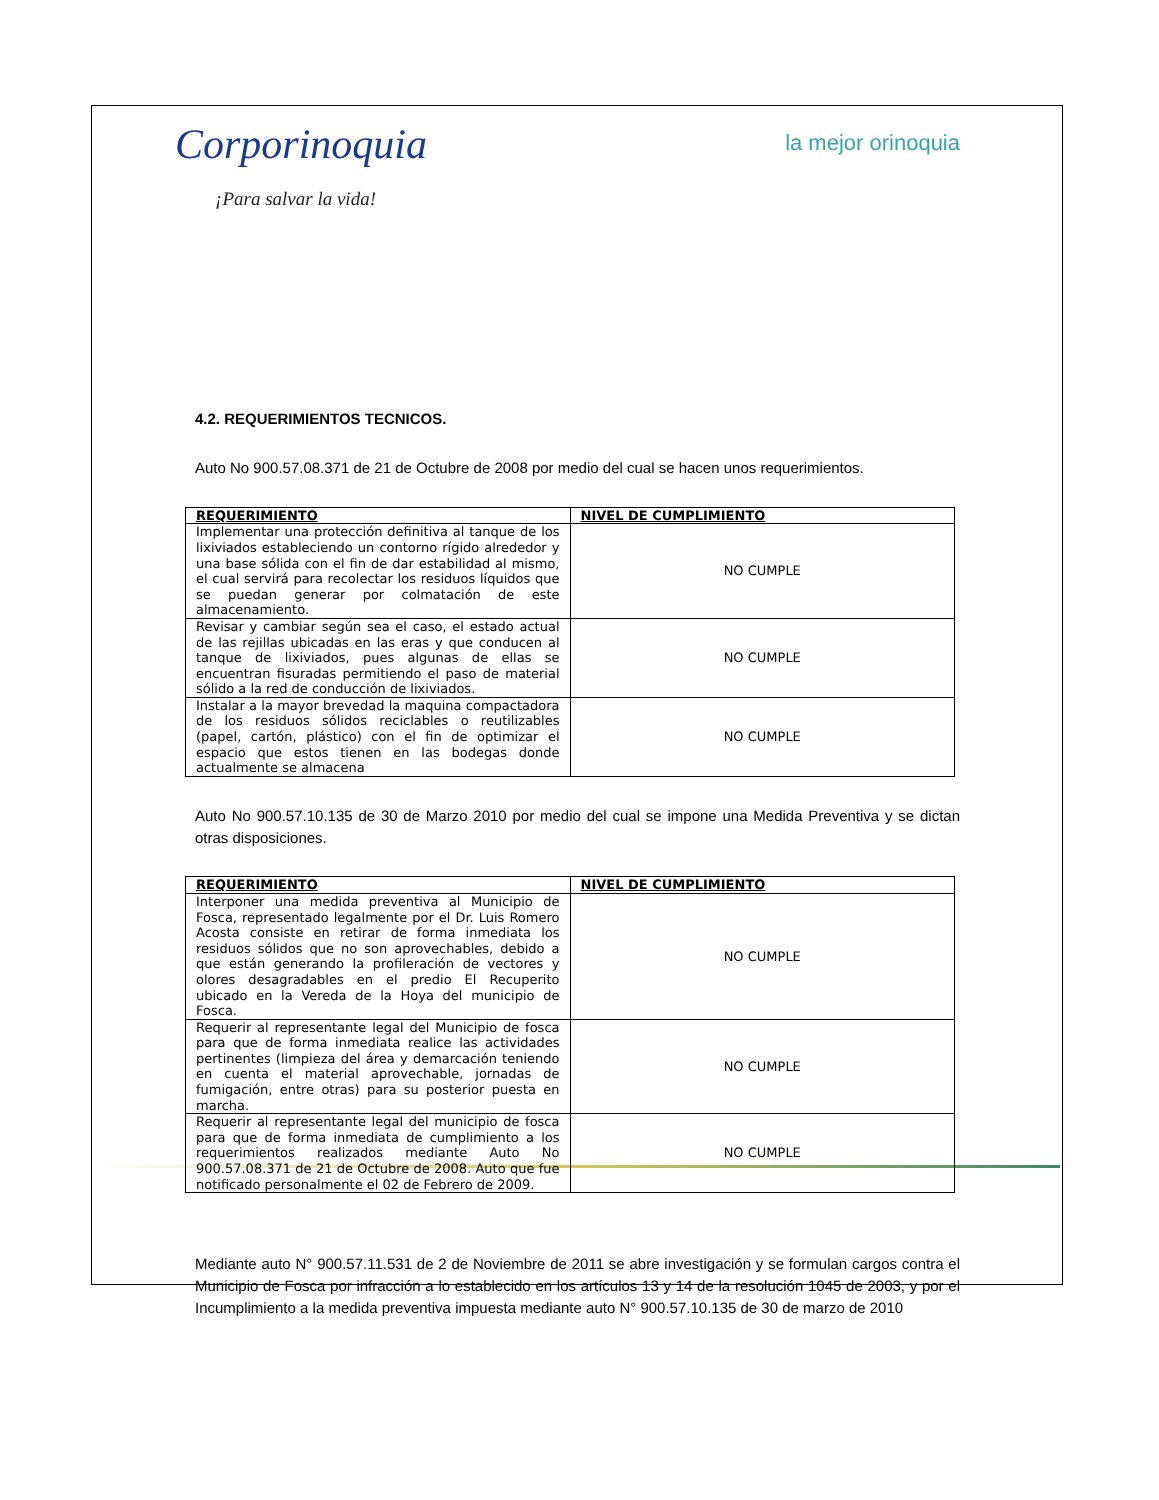Corporinoquia
¡Para salvar la vida!
la mejor orinoquia
4.2. REQUERIMIENTOS TECNICOS.
Auto No 900.57.08.371 de 21 de Octubre de 2008 por medio del cual se hacen unos requerimientos.
| REQUERIMIENTO | NIVEL DE CUMPLIMIENTO |
| --- | --- |
| Implementar una protección definitiva al tanque de los lixiviados estableciendo un contorno rígido alrededor y una base sólida con el fin de dar estabilidad al mismo, el cual servirá para recolectar los residuos líquidos que se puedan generar por colmatación de este almacenamiento. | NO CUMPLE |
| Revisar y cambiar según sea el caso, el estado actual de las rejillas ubicadas en las eras y que conducen al tanque de lixiviados, pues algunas de ellas se encuentran fisuradas permitiendo el paso de material sólido a la red de conducción de lixiviados. | NO CUMPLE |
| Instalar a la mayor brevedad la maquina compactadora de los residuos sólidos reciclables o reutilizables (papel, cartón, plástico) con el fin de optimizar el espacio que estos tienen en las bodegas donde actualmente se almacena | NO CUMPLE |
Auto No 900.57.10.135 de 30 de Marzo 2010 por medio del cual se impone una Medida Preventiva y se dictan otras disposiciones.
| REQUERIMIENTO | NIVEL DE CUMPLIMIENTO |
| --- | --- |
| Interponer una medida preventiva al Municipio de Fosca, representado legalmente por el Dr. Luis Romero Acosta consiste en retirar de forma inmediata los residuos sólidos que no son aprovechables, debido a que están generando la profileración de vectores y olores desagradables en el predio El Recuperito ubicado en la Vereda de la Hoya del municipio de Fosca. | NO CUMPLE |
| Requerir al representante legal del Municipio de fosca para que de forma inmediata realice las actividades pertinentes (limpieza del área y demarcación teniendo en cuenta el material aprovechable, jornadas de fumigación, entre otras) para su posterior puesta en marcha. | NO CUMPLE |
| Requerir al representante legal del municipio de fosca para que de forma inmediata de cumplimiento a los requerimientos realizados mediante Auto No 900.57.08.371 de 21 de Octubre de 2008. Auto que fue notificado personalmente el 02 de Febrero de 2009. | NO CUMPLE |
Mediante auto N° 900.57.11.531 de 2 de Noviembre de 2011 se abre investigación y se formulan cargos contra el Municipio de Fosca por infracción a lo establecido en los artículos 13 y 14 de la resolución 1045 de 2003, y por el Incumplimiento a la medida preventiva impuesta mediante auto N° 900.57.10.135 de 30 de marzo de 2010